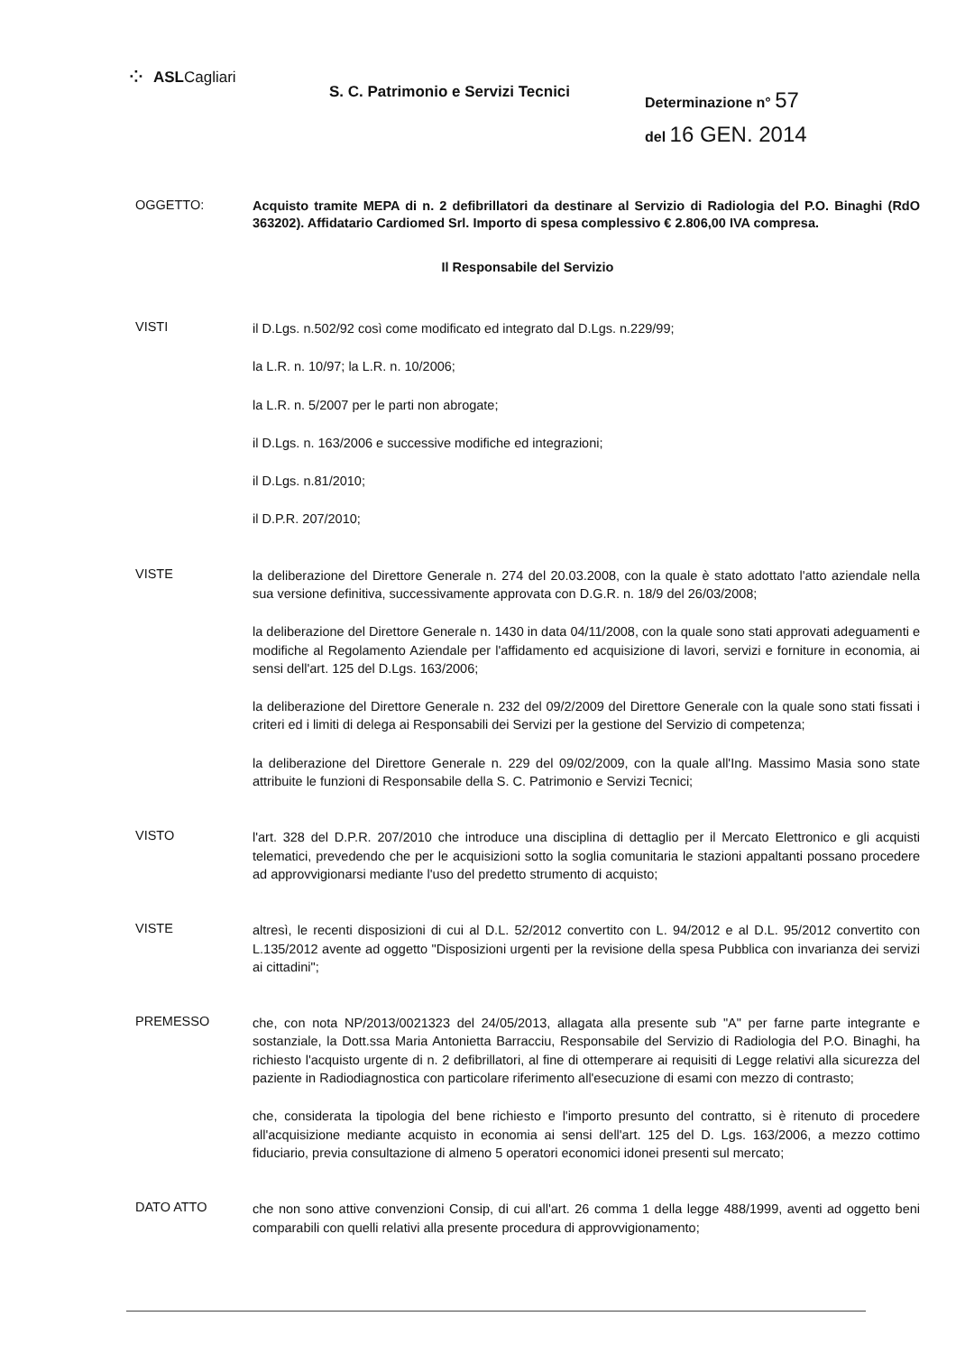⁘ ASL Cagliari
S. C. Patrimonio e Servizi Tecnici
Determinazione n° 57
del 16 GEN. 2014
OGGETTO:
Acquisto tramite MEPA di n. 2 defibrillatori da destinare al Servizio di Radiologia del P.O. Binaghi (RdO 363202). Affidatario Cardiomed Srl. Importo di spesa complessivo € 2.806,00 IVA compresa.
Il Responsabile del Servizio
VISTI
il D.Lgs. n.502/92 così come modificato ed integrato dal D.Lgs. n.229/99;
la L.R. n. 10/97; la L.R. n. 10/2006;
la L.R. n. 5/2007 per le parti non abrogate;
il D.Lgs. n. 163/2006 e successive modifiche ed integrazioni;
il D.Lgs. n.81/2010;
il D.P.R. 207/2010;
VISTE
la deliberazione del Direttore Generale n. 274 del 20.03.2008, con la quale è stato adottato l'atto aziendale nella sua versione definitiva, successivamente approvata con D.G.R. n. 18/9 del 26/03/2008;
la deliberazione del Direttore Generale n. 1430 in data 04/11/2008, con la quale sono stati approvati adeguamenti e modifiche al Regolamento Aziendale per l'affidamento ed acquisizione di lavori, servizi e forniture in economia, ai sensi dell'art. 125 del D.Lgs. 163/2006;
la deliberazione del Direttore Generale n. 232 del 09/2/2009 del Direttore Generale con la quale sono stati fissati i criteri ed i limiti di delega ai Responsabili dei Servizi per la gestione del Servizio di competenza;
la deliberazione del Direttore Generale n. 229 del 09/02/2009, con la quale all'Ing. Massimo Masia sono state attribuite le funzioni di Responsabile della S. C. Patrimonio e Servizi Tecnici;
VISTO
l'art. 328 del D.P.R. 207/2010 che introduce una disciplina di dettaglio per il Mercato Elettronico e gli acquisti telematici, prevedendo che per le acquisizioni sotto la soglia comunitaria le stazioni appaltanti possano procedere ad approvvigionarsi mediante l'uso del predetto strumento di acquisto;
VISTE
altresì, le recenti disposizioni di cui al D.L. 52/2012 convertito con L. 94/2012 e al D.L. 95/2012 convertito con L.135/2012 avente ad oggetto "Disposizioni urgenti per la revisione della spesa Pubblica con invarianza dei servizi ai cittadini";
PREMESSO
che, con nota NP/2013/0021323 del 24/05/2013, allagata alla presente sub "A" per farne parte integrante e sostanziale, la Dott.ssa Maria Antonietta Barracciu, Responsabile del Servizio di Radiologia del P.O. Binaghi, ha richiesto l'acquisto urgente di n. 2 defibrillatori, al fine di ottemperare ai requisiti di Legge relativi alla sicurezza del paziente in Radiodiagnostica con particolare riferimento all'esecuzione di esami con mezzo di contrasto;
che, considerata la tipologia del bene richiesto e l'importo presunto del contratto, si è ritenuto di procedere all'acquisizione mediante acquisto in economia ai sensi dell'art. 125 del D. Lgs. 163/2006, a mezzo cottimo fiduciario, previa consultazione di almeno 5 operatori economici idonei presenti sul mercato;
DATO ATTO
che non sono attive convenzioni Consip, di cui all'art. 26 comma 1 della legge 488/1999, aventi ad oggetto beni comparabili con quelli relativi alla presente procedura di approvvigionamento;